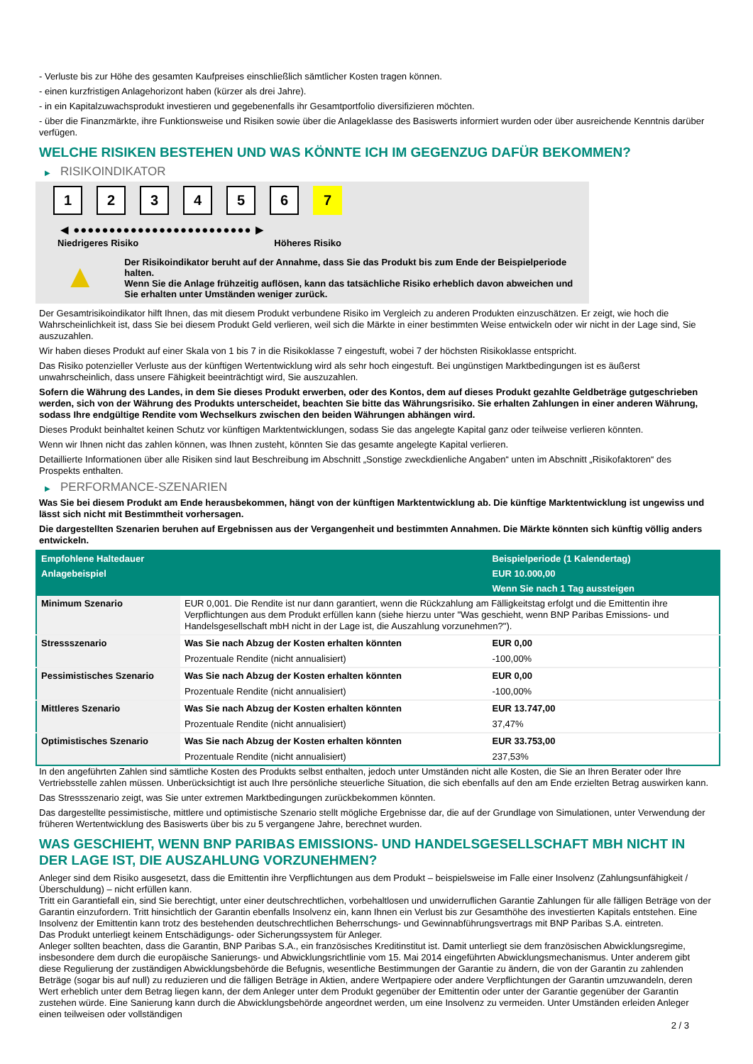- Verluste bis zur Höhe des gesamten Kaufpreises einschließlich sämtlicher Kosten tragen können.
- einen kurzfristigen Anlagehorizont haben (kürzer als drei Jahre).
- in ein Kapitalzuwachsprodukt investieren und gegebenenfalls ihr Gesamtportfolio diversifizieren möchten.
- über die Finanzmärkte, ihre Funktionsweise und Risiken sowie über die Anlageklasse des Basiswerts informiert wurden oder über ausreichende Kenntnis darüber verfügen.
WELCHE RISIKEN BESTEHEN UND WAS KÖNNTE ICH IM GEGENZUG DAFÜR BEKOMMEN?
▶ RISIKOINDIKATOR
1 2 3 4 5 6 7
◀ ●●●●●●●●●●●●●●●●●●●●●●●●● ▶
Niedrigeres Risiko Höheres Risiko
▲
Der Risikoindikator beruht auf der Annahme, dass Sie das Produkt bis zum Ende der Beispielperiode halten.
Wenn Sie die Anlage frühzeitig auflösen, kann das tatsächliche Risiko erheblich davon abweichen und Sie erhalten unter Umständen weniger zurück.
Der Gesamtrisikoindikator hilft Ihnen, das mit diesem Produkt verbundene Risiko im Vergleich zu anderen Produkten einzuschätzen. Er zeigt, wie hoch die Wahrscheinlichkeit ist, dass Sie bei diesem Produkt Geld verlieren, weil sich die Märkte in einer bestimmten Weise entwickeln oder wir nicht in der Lage sind, Sie auszuzahlen.
Wir haben dieses Produkt auf einer Skala von 1 bis 7 in die Risikoklasse 7 eingestuft, wobei 7 der höchsten Risikoklasse entspricht.
Das Risiko potenzieller Verluste aus der künftigen Wertentwicklung wird als sehr hoch eingestuft. Bei ungünstigen Marktbedingungen ist es äußerst unwahrscheinlich, dass unsere Fähigkeit beeinträchtigt wird, Sie auszuzahlen.
Sofern die Währung des Landes, in dem Sie dieses Produkt erwerben, oder des Kontos, dem auf dieses Produkt gezahlte Geldbeträge gutgeschrieben werden, sich von der Währung des Produkts unterscheidet, beachten Sie bitte das Währungsrisiko. Sie erhalten Zahlungen in einer anderen Währung, sodass Ihre endgültige Rendite vom Wechselkurs zwischen den beiden Währungen abhängen wird.
Dieses Produkt beinhaltet keinen Schutz vor künftigen Marktentwicklungen, sodass Sie das angelegte Kapital ganz oder teilweise verlieren könnten.
Wenn wir Ihnen nicht das zahlen können, was Ihnen zusteht, könnten Sie das gesamte angelegte Kapital verlieren.
Detaillierte Informationen über alle Risiken sind laut Beschreibung im Abschnitt „Sonstige zweckdienliche Angaben“ unten im Abschnitt „Risikofaktoren“ des Prospekts enthalten.
▶ PERFORMANCE-SZENARIEN
Was Sie bei diesem Produkt am Ende herausbekommen, hängt von der künftigen Marktentwicklung ab. Die künftige Marktentwicklung ist ungewiss und lässt sich nicht mit Bestimmtheit vorhersagen.
Die dargestellten Szenarien beruhen auf Ergebnissen aus der Vergangenheit und bestimmten Annahmen. Die Märkte könnten sich künftig völlig anders entwickeln.
| Empfohlene Haltedauer | | Beispielperiode (1 Kalendertag) |
| --- | --- | --- |
| Anlagebeispiel | | EUR 10.000,00 |
| | | Wenn Sie nach 1 Tag aussteigen |
| Minimum Szenario | EUR 0,001. Die Rendite ist nur dann garantiert, wenn die Rückzahlung am Fälligkeitstag erfolgt und die Emittentin ihre Verpflichtungen aus dem Produkt erfüllen kann (siehe hierzu unter "Was geschieht, wenn BNP Paribas Emissions- und Handelsgesellschaft mbH nicht in der Lage ist, die Auszahlung vorzunehmen?"). | |
| Stressszenario | Was Sie nach Abzug der Kosten erhalten könnten | EUR 0,00 |
| | Prozentuale Rendite (nicht annualisiert) | -100,00% |
| Pessimistisches Szenario | Was Sie nach Abzug der Kosten erhalten könnten | EUR 0,00 |
| | Prozentuale Rendite (nicht annualisiert) | -100,00% |
| Mittleres Szenario | Was Sie nach Abzug der Kosten erhalten könnten | EUR 13.747,00 |
| | Prozentuale Rendite (nicht annualisiert) | 37,47% |
| Optimistisches Szenario | Was Sie nach Abzug der Kosten erhalten könnten | EUR 33.753,00 |
| | Prozentuale Rendite (nicht annualisiert) | 237,53% |
In den angeführten Zahlen sind sämtliche Kosten des Produkts selbst enthalten, jedoch unter Umständen nicht alle Kosten, die Sie an Ihren Berater oder Ihre Vertriebsstelle zahlen müssen. Unberücksichtigt ist auch Ihre persönliche steuerliche Situation, die sich ebenfalls auf den am Ende erzielten Betrag auswirken kann.
Das Stressszenario zeigt, was Sie unter extremen Marktbedingungen zurückbekommen könnten.
Das dargestellte pessimistische, mittlere und optimistische Szenario stellt mögliche Ergebnisse dar, die auf der Grundlage von Simulationen, unter Verwendung der früheren Wertentwicklung des Basiswerts über bis zu 5 vergangene Jahre, berechnet wurden.
WAS GESCHIEHT, WENN BNP PARIBAS EMISSIONS- UND HANDELSGESELLSCHAFT MBH NICHT IN DER LAGE IST, DIE AUSZAHLUNG VORZUNEHMEN?
Anleger sind dem Risiko ausgesetzt, dass die Emittentin ihre Verpflichtungen aus dem Produkt – beispielsweise im Falle einer Insolvenz (Zahlungsunfähigkeit / Überschuldung) – nicht erfüllen kann.
Tritt ein Garantiefall ein, sind Sie berechtigt, unter einer deutschrechtlichen, vorbehaltlosen und unwiderruflichen Garantie Zahlungen für alle fälligen Beträge von der Garantin einzufordern. Tritt hinsichtlich der Garantin ebenfalls Insolvenz ein, kann Ihnen ein Verlust bis zur Gesamthöhe des investierten Kapitals entstehen. Eine Insolvenz der Emittentin kann trotz des bestehenden deutschrechtlichen Beherrschungs- und Gewinnabführungsvertrags mit BNP Paribas S.A. eintreten.
Das Produkt unterliegt keinem Entschädigungs- oder Sicherungssystem für Anleger.
Anleger sollten beachten, dass die Garantin, BNP Paribas S.A., ein französisches Kreditinstitut ist. Damit unterliegt sie dem französischen Abwicklungsregime, insbesondere dem durch die europäische Sanierungs- und Abwicklungsrichtlinie vom 15. Mai 2014 eingeführten Abwicklungsmechanismus. Unter anderem gibt diese Regulierung der zuständigen Abwicklungsbehörde die Befugnis, wesentliche Bestimmungen der Garantie zu ändern, die von der Garantin zu zahlenden Beträge (sogar bis auf null) zu reduzieren und die fälligen Beträge in Aktien, andere Wertpapiere oder andere Verpflichtungen der Garantin umzuwandeln, deren Wert erheblich unter dem Betrag liegen kann, der dem Anleger unter dem Produkt gegenüber der Emittentin oder unter der Garantie gegenüber der Garantin zustehen würde. Eine Sanierung kann durch die Abwicklungsbehörde angeordnet werden, um eine Insolvenz zu vermeiden. Unter Umständen erleiden Anleger einen teilweisen oder vollständigen
2 / 3